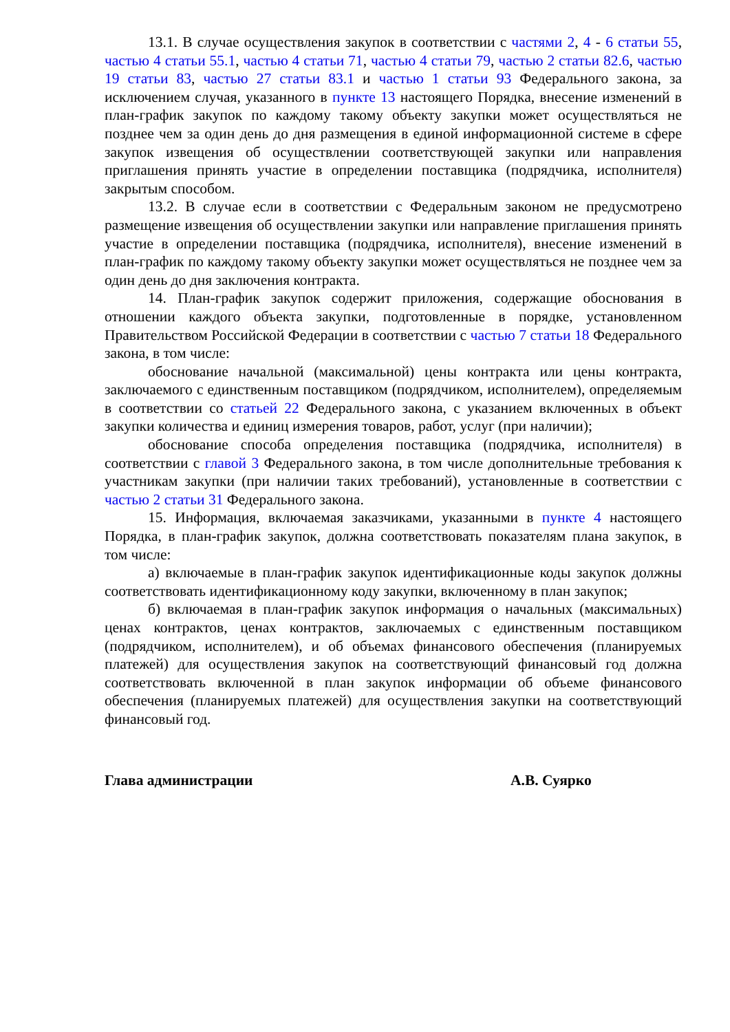13.1. В случае осуществления закупок в соответствии с частями 2, 4 - 6 статьи 55, частью 4 статьи 55.1, частью 4 статьи 71, частью 4 статьи 79, частью 2 статьи 82.6, частью 19 статьи 83, частью 27 статьи 83.1 и частью 1 статьи 93 Федерального закона, за исключением случая, указанного в пункте 13 настоящего Порядка, внесение изменений в план-график закупок по каждому такому объекту закупки может осуществляться не позднее чем за один день до дня размещения в единой информационной системе в сфере закупок извещения об осуществлении соответствующей закупки или направления приглашения принять участие в определении поставщика (подрядчика, исполнителя) закрытым способом.
13.2. В случае если в соответствии с Федеральным законом не предусмотрено размещение извещения об осуществлении закупки или направление приглашения принять участие в определении поставщика (подрядчика, исполнителя), внесение изменений в план-график по каждому такому объекту закупки может осуществляться не позднее чем за один день до дня заключения контракта.
14. План-график закупок содержит приложения, содержащие обоснования в отношении каждого объекта закупки, подготовленные в порядке, установленном Правительством Российской Федерации в соответствии с частью 7 статьи 18 Федерального закона, в том числе:
обоснование начальной (максимальной) цены контракта или цены контракта, заключаемого с единственным поставщиком (подрядчиком, исполнителем), определяемым в соответствии со статьей 22 Федерального закона, с указанием включенных в объект закупки количества и единиц измерения товаров, работ, услуг (при наличии);
обоснование способа определения поставщика (подрядчика, исполнителя) в соответствии с главой 3 Федерального закона, в том числе дополнительные требования к участникам закупки (при наличии таких требований), установленные в соответствии с частью 2 статьи 31 Федерального закона.
15. Информация, включаемая заказчиками, указанными в пункте 4 настоящего Порядка, в план-график закупок, должна соответствовать показателям плана закупок, в том числе:
а) включаемые в план-график закупок идентификационные коды закупок должны соответствовать идентификационному коду закупки, включенному в план закупок;
б) включаемая в план-график закупок информация о начальных (максимальных) ценах контрактов, ценах контрактов, заключаемых с единственным поставщиком (подрядчиком, исполнителем), и об объемах финансового обеспечения (планируемых платежей) для осуществления закупок на соответствующий финансовый год должна соответствовать включенной в план закупок информации об объеме финансового обеспечения (планируемых платежей) для осуществления закупки на соответствующий финансовый год.
Глава администрации А.В. Суярко